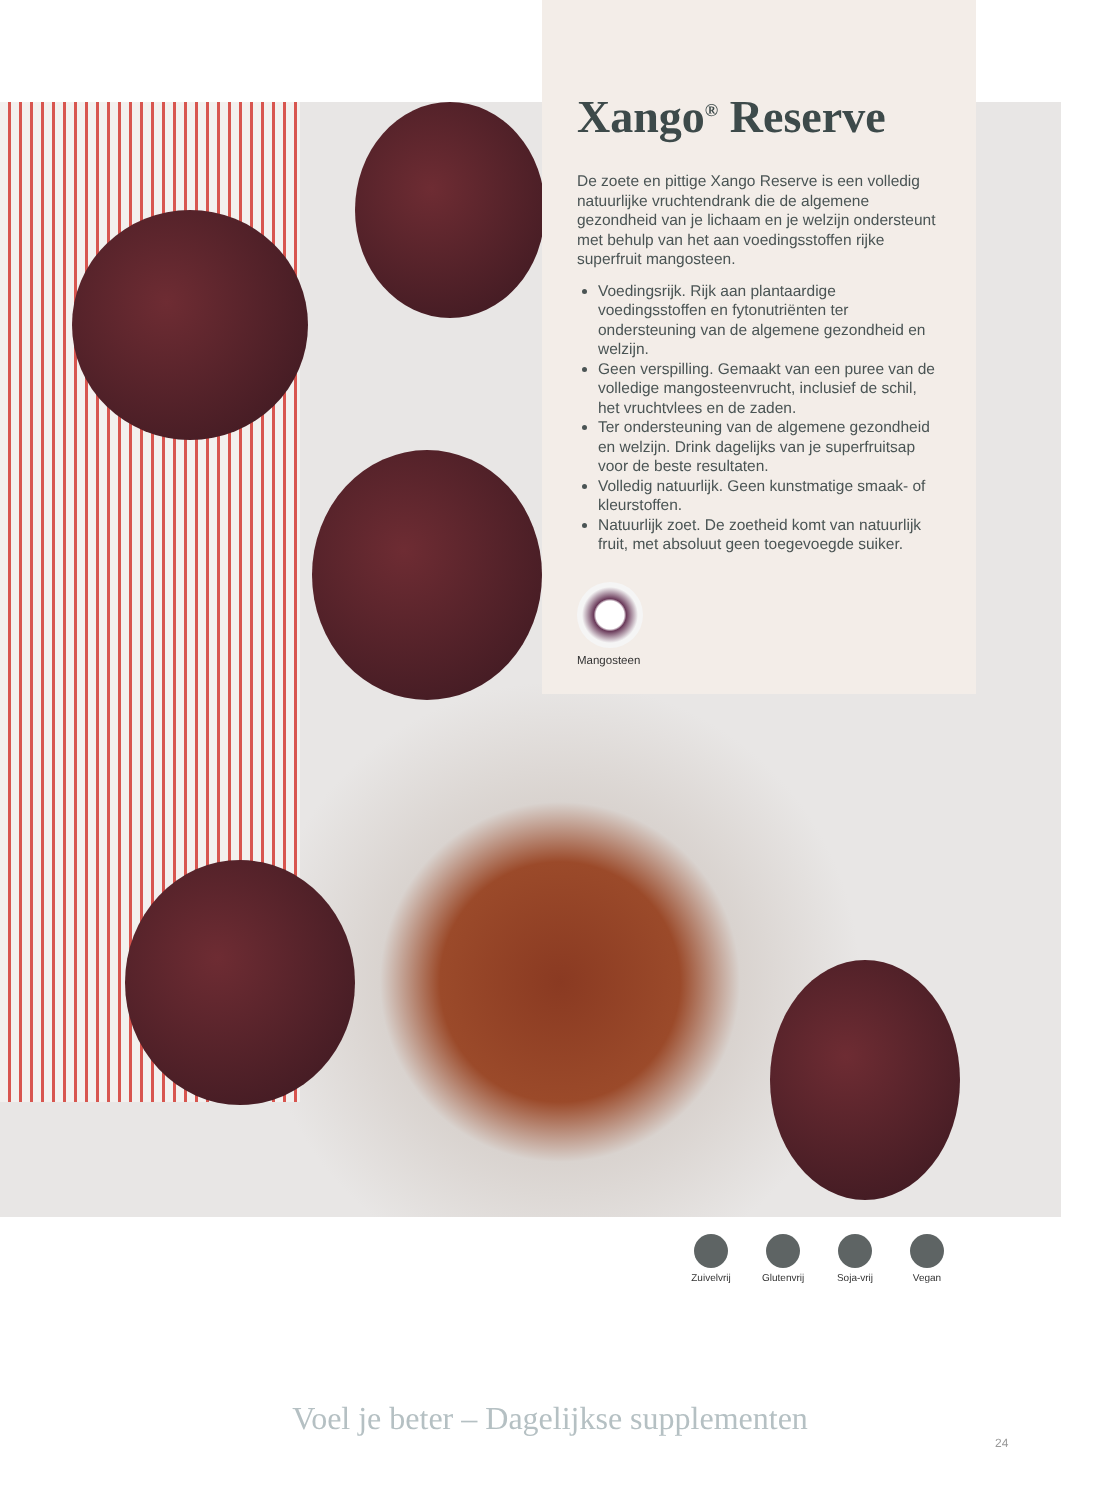Xango<sup>®</sup> Reserve
De zoete en pittige Xango Reserve is een volledig natuurlijke vruchtendrank die de algemene gezondheid van je lichaam en je welzijn ondersteunt met behulp van het aan voedingsstoffen rijke superfruit mangosteen.
Voedingsrijk. Rijk aan plantaardige voedingsstoffen en fytonutriënten ter ondersteuning van de algemene gezondheid en welzijn.
Geen verspilling. Gemaakt van een puree van de volledige mangosteenvrucht, inclusief de schil, het vruchtvlees en de zaden.
Ter ondersteuning van de algemene gezondheid en welzijn. Drink dagelijks van je superfruitsap voor de beste resultaten.
Volledig natuurlijk. Geen kunstmatige smaak- of kleurstoffen.
Natuurlijk zoet. De zoetheid komt van natuurlijk fruit, met absoluut geen toegevoegde suiker.
Mangosteen
Zuivelvrij
Glutenvrij
Soja-vrij
Vegan
Voel je beter – Dagelijkse supplementen
24